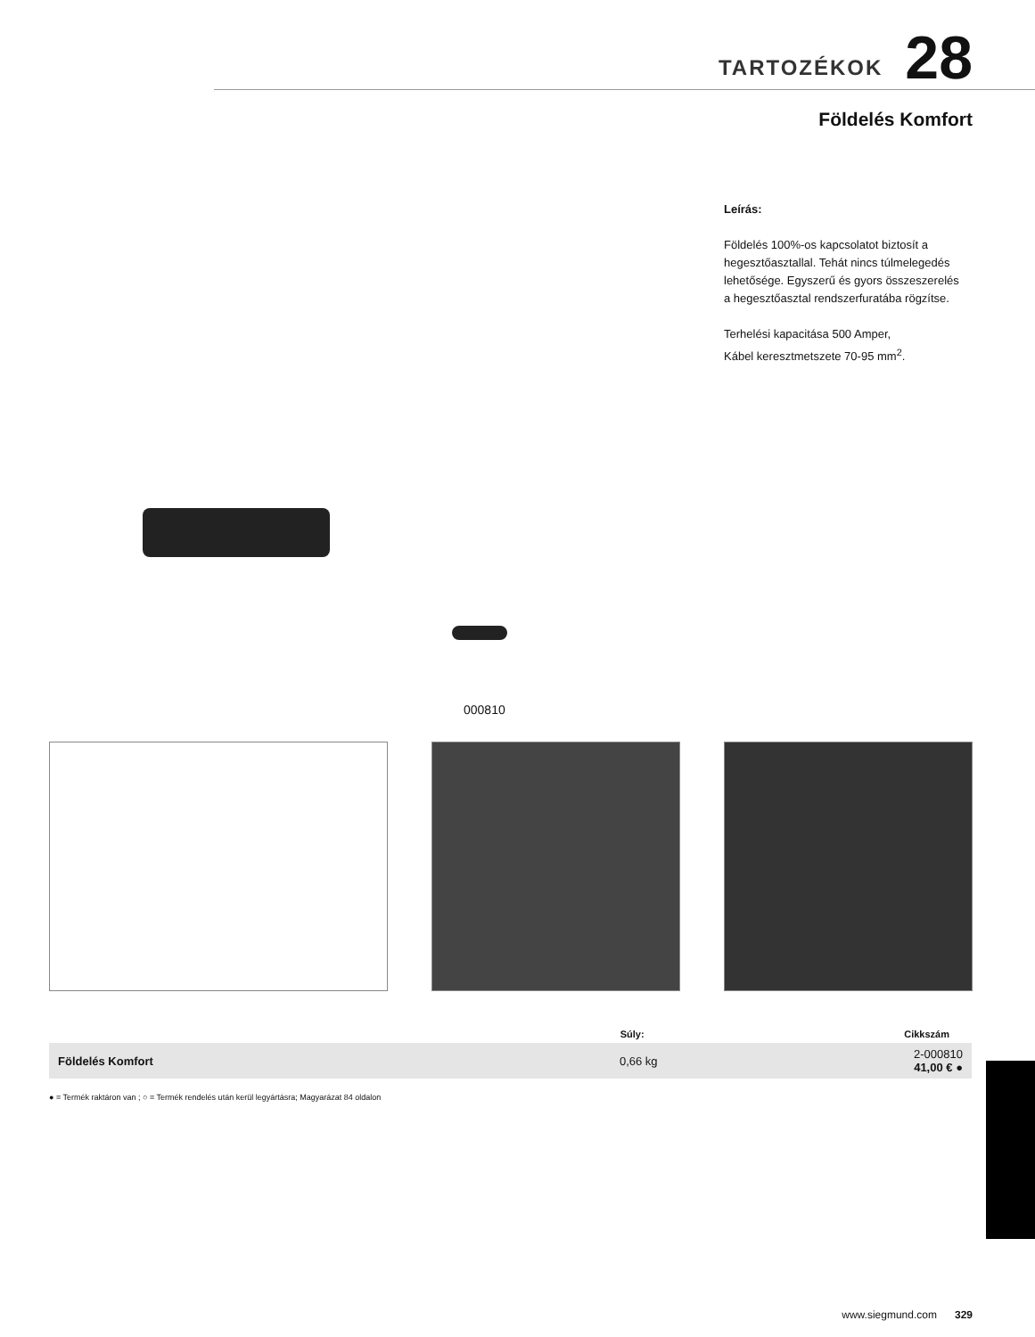TARTOZÉKOK 28
Földelés Komfort
Leírás:
Földelés 100%-os kapcsolatot biztosít a hegesztőasztallal. Tehát nincs túlmelegedés lehetősége. Egyszerű és gyors összeszerelés a hegesztőasztal rendszerfuratába rögzítse.
Terhelési kapacitása 500 Amper,
Kábel keresztmetszete 70-95 mm<sup>2</sup>.
000810
| | Súly: | Cikkszám |
| --- | --- | --- |
| Földelés Komfort | 0,66 kg | 2-000810 41,00 € ● |
● = Termék raktáron van ; ○ = Termék rendelés után kerül legyártásra; Magyarázat 84 oldalon
www.siegmund.com 329